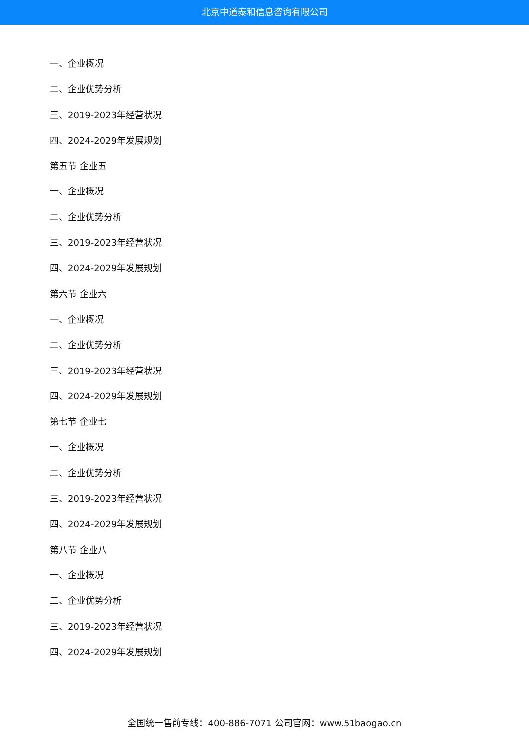北京中道泰和信息咨询有限公司
一、企业概况
二、企业优势分析
三、2019-2023年经营状况
四、2024-2029年发展规划
第五节 企业五
一、企业概况
二、企业优势分析
三、2019-2023年经营状况
四、2024-2029年发展规划
第六节 企业六
一、企业概况
二、企业优势分析
三、2019-2023年经营状况
四、2024-2029年发展规划
第七节 企业七
一、企业概况
二、企业优势分析
三、2019-2023年经营状况
四、2024-2029年发展规划
第八节 企业八
一、企业概况
二、企业优势分析
三、2019-2023年经营状况
四、2024-2029年发展规划
全国统一售前专线：400-886-7071 公司官网：www.51baogao.cn